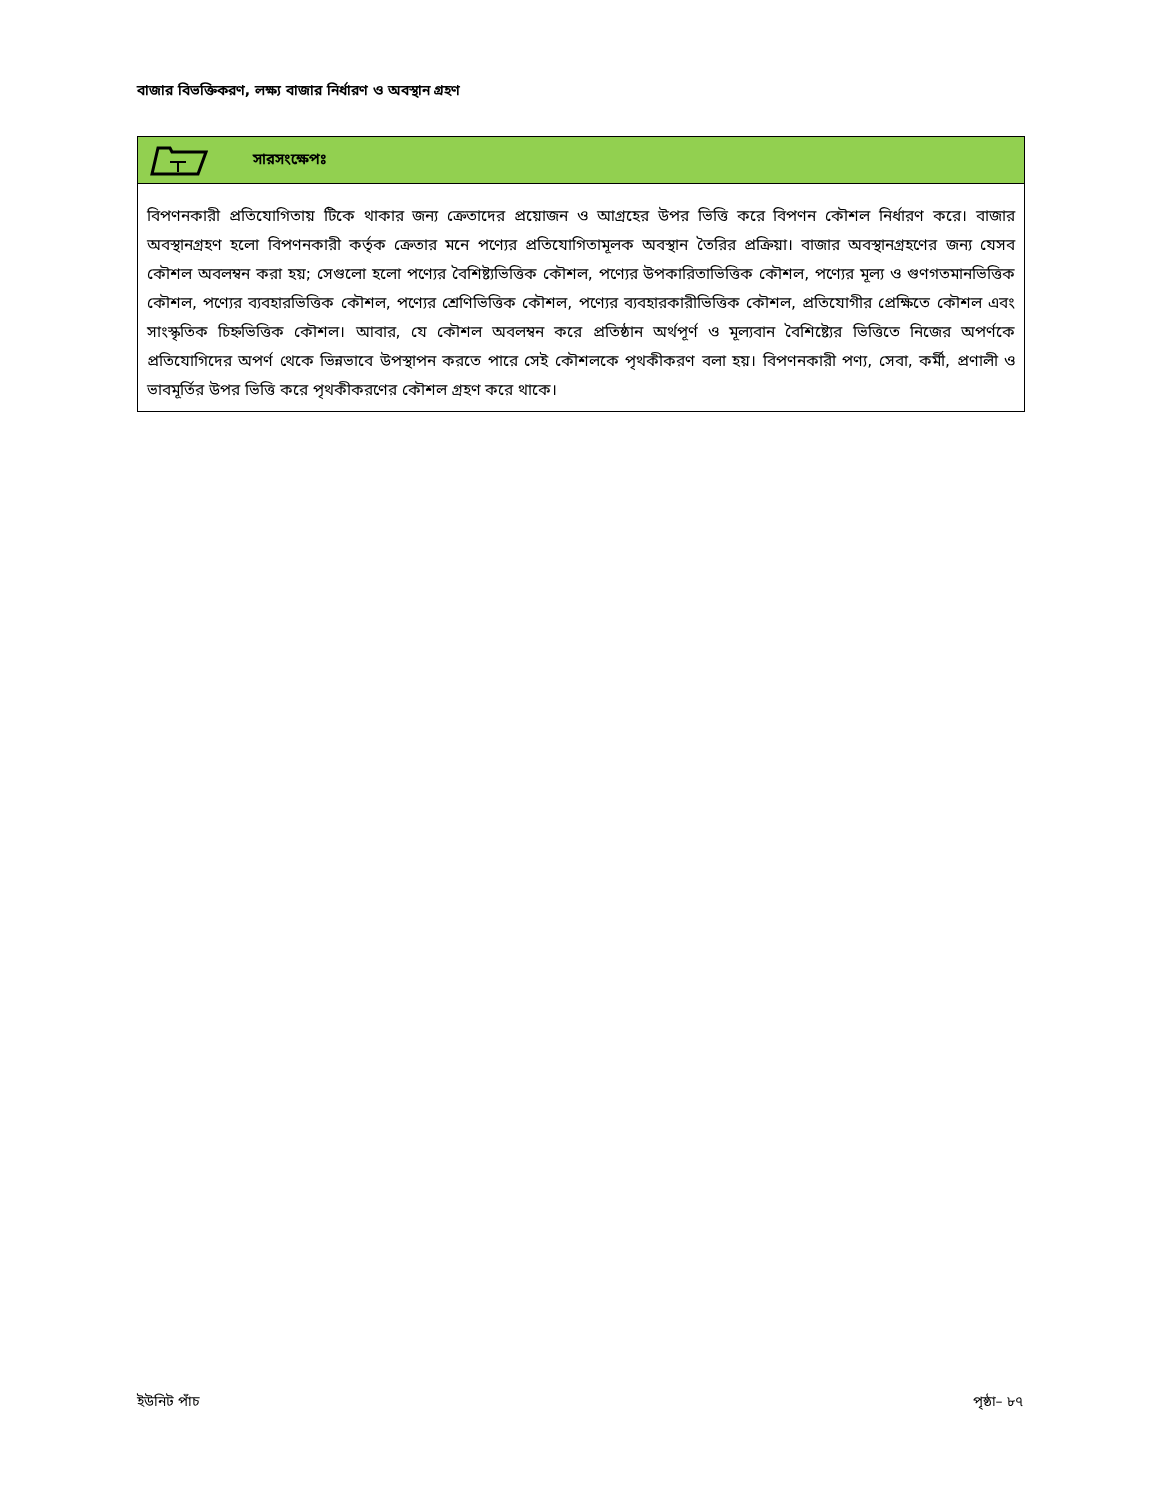বাজার বিভক্তিকরণ, লক্ষ্য বাজার নির্ধারণ ও অবস্থান গ্রহণ
সারসংক্ষেপঃ
বিপণনকারী প্রতিযোগিতায় টিকে থাকার জন্য ক্রেতাদের প্রয়োজন ও আগ্রহের উপর ভিত্তি করে বিপণন কৌশল নির্ধারণ করে। বাজার অবস্থানগ্রহণ হলো বিপণনকারী কর্তৃক ক্রেতার মনে পণ্যের প্রতিযোগিতামূলক অবস্থান তৈরির প্রক্রিয়া। বাজার অবস্থানগ্রহণের জন্য যেসব কৌশল অবলম্বন করা হয়; সেগুলো হলো পণ্যের বৈশিষ্ট্যভিত্তিক কৌশল, পণ্যের উপকারিতাভিত্তিক কৌশল, পণ্যের মূল্য ও গুণগতমানভিত্তিক কৌশল, পণ্যের ব্যবহারভিত্তিক কৌশল, পণ্যের শ্রেণিভিত্তিক কৌশল, পণ্যের ব্যবহারকারীভিত্তিক কৌশল, প্রতিযোগীর প্রেক্ষিতে কৌশল এবং সাংস্কৃতিক চিহ্নভিত্তিক কৌশল। আবার, যে কৌশল অবলম্বন করে প্রতিষ্ঠান অর্থপূর্ণ ও মূল্যবান বৈশিষ্ট্যের ভিত্তিতে নিজের অপর্ণকে প্রতিযোগিদের অপর্ণ থেকে ভিন্নভাবে উপস্থাপন করতে পারে সেই কৌশলকে পৃথকীকরণ বলা হয়। বিপণনকারী পণ্য, সেবা, কর্মী, প্রণালী ও ভাবমূর্তির উপর ভিত্তি করে পৃথকীকরণের কৌশল গ্রহণ করে থাকে।
ইউনিট পাঁচ পৃষ্ঠা– ৮৭